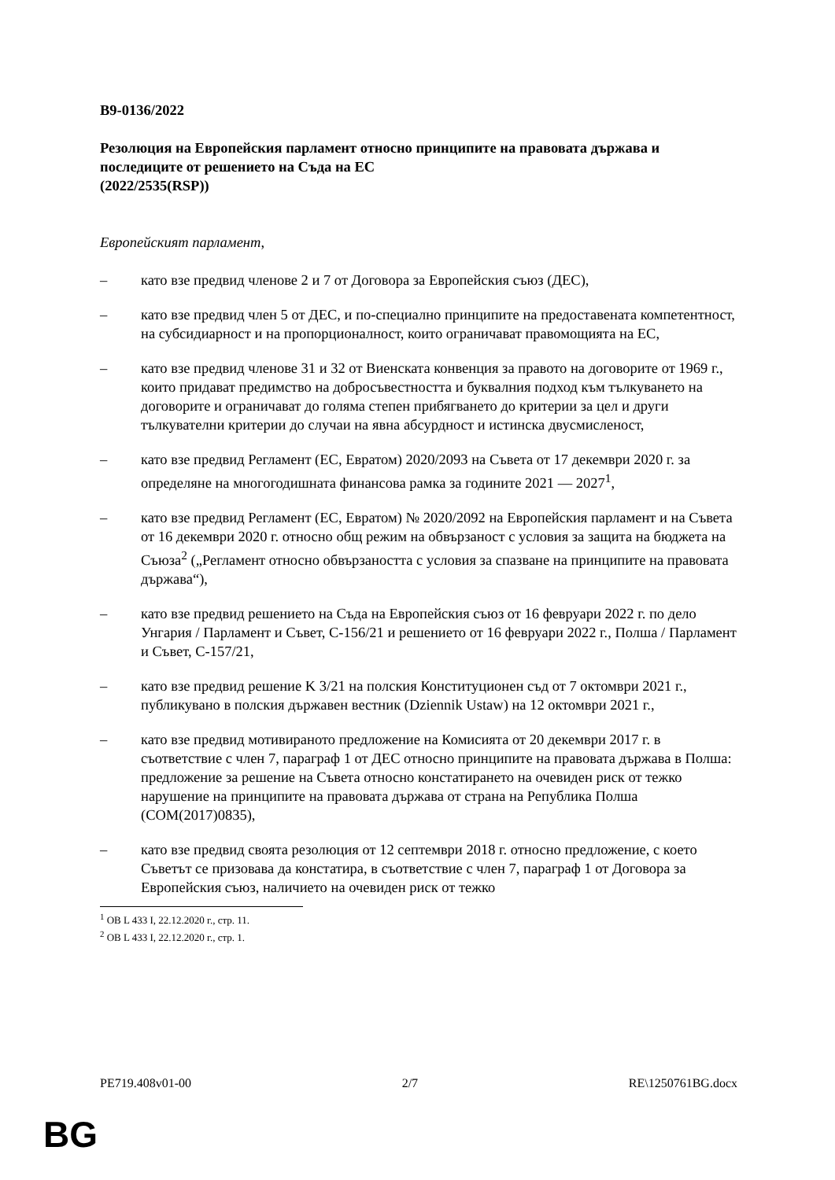B9-0136/2022
Резолюция на Европейския парламент относно принципите на правовата държава и последиците от решението на Съда на ЕС
(2022/2535(RSP))
Европейският парламент,
– като взе предвид членове 2 и 7 от Договора за Европейския съюз (ДЕС),
– като взе предвид член 5 от ДЕС, и по-специално принципите на предоставената компетентност, на субсидиарност и на пропорционалност, които ограничават правомощията на ЕС,
– като взе предвид членове 31 и 32 от Виенската конвенция за правото на договорите от 1969 г., които придават предимство на добросъвестността и буквалния подход към тълкуването на договорите и ограничават до голяма степен прибягването до критерии за цел и други тълкувателни критерии до случаи на явна абсурдност и истинска двусмисленост,
– като взе предвид Регламент (ЕС, Евратом) 2020/2093 на Съвета от 17 декември 2020 г. за определяне на многогодишната финансова рамка за годините 2021 — 2027<sup>1</sup>,
– като взе предвид Регламент (ЕС, Евратом) № 2020/2092 на Европейския парламент и на Съвета от 16 декември 2020 г. относно общ режим на обвързаност с условия за защита на бюджета на Съюза<sup>2</sup> („Регламент относно обвързаността с условия за спазване на принципите на правовата държава“),
– като взе предвид решението на Съда на Европейския съюз от 16 февруари 2022 г. по дело Унгария / Парламент и Съвет, C-156/21 и решението от 16 февруари 2022 г., Полша / Парламент и Съвет, C-157/21,
– като взе предвид решение K 3/21 на полския Конституционен съд от 7 октомври 2021 г., публикувано в полския държавен вестник (Dziennik Ustaw) на 12 октомври 2021 г.,
– като взе предвид мотивираното предложение на Комисията от 20 декември 2017 г. в съответствие с член 7, параграф 1 от ДЕС относно принципите на правовата държава в Полша: предложение за решение на Съвета относно констатирането на очевиден риск от тежко нарушение на принципите на правовата държава от страна на Република Полша (COM(2017)0835),
– като взе предвид своята резолюция от 12 септември 2018 г. относно предложение, с което Съветът се призовава да констатира, в съответствие с член 7, параграф 1 от Договора за Европейския съюз, наличието на очевиден риск от тежко
<sup>1</sup> ОВ L 433 I, 22.12.2020 г., стр. 11.
<sup>2</sup> ОВ L 433 I, 22.12.2020 г., стр. 1.
PE719.408v01-00 2/7 RE\1250761BG.docx
BG